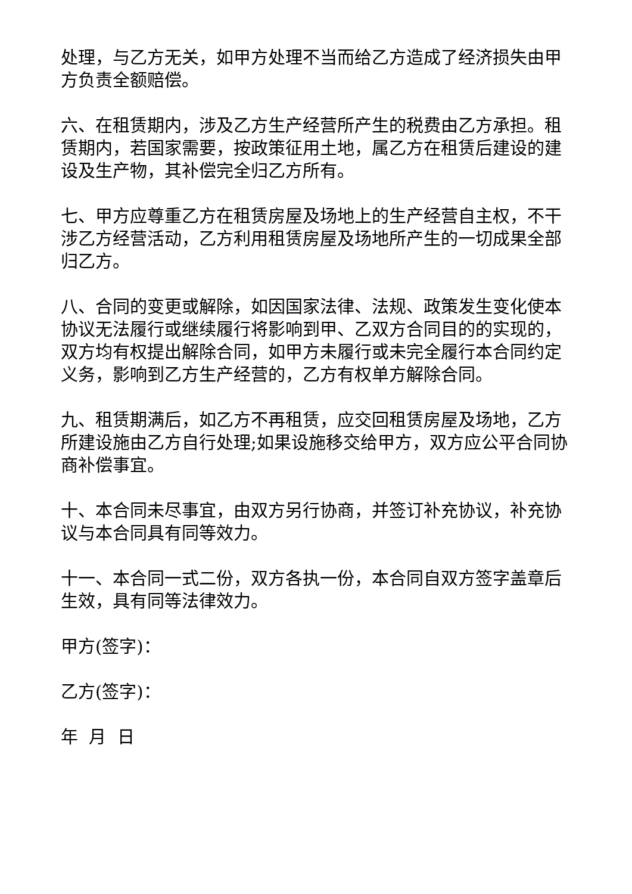处理，与乙方无关，如甲方处理不当而给乙方造成了经济损失由甲方负责全额赔偿。
六、在租赁期内，涉及乙方生产经营所产生的税费由乙方承担。租赁期内，若国家需要，按政策征用土地，属乙方在租赁后建设的建设及生产物，其补偿完全归乙方所有。
七、甲方应尊重乙方在租赁房屋及场地上的生产经营自主权，不干涉乙方经营活动，乙方利用租赁房屋及场地所产生的一切成果全部归乙方。
八、合同的变更或解除，如因国家法律、法规、政策发生变化使本协议无法履行或继续履行将影响到甲、乙双方合同目的的实现的，双方均有权提出解除合同，如甲方未履行或未完全履行本合同约定义务，影响到乙方生产经营的，乙方有权单方解除合同。
九、租赁期满后，如乙方不再租赁，应交回租赁房屋及场地，乙方所建设施由乙方自行处理;如果设施移交给甲方，双方应公平合同协商补偿事宜。
十、本合同未尽事宜，由双方另行协商，并签订补充协议，补充协议与本合同具有同等效力。
十一、本合同一式二份，双方各执一份，本合同自双方签字盖章后生效，具有同等法律效力。
甲方(签字)：
乙方(签字)：
年 月 日